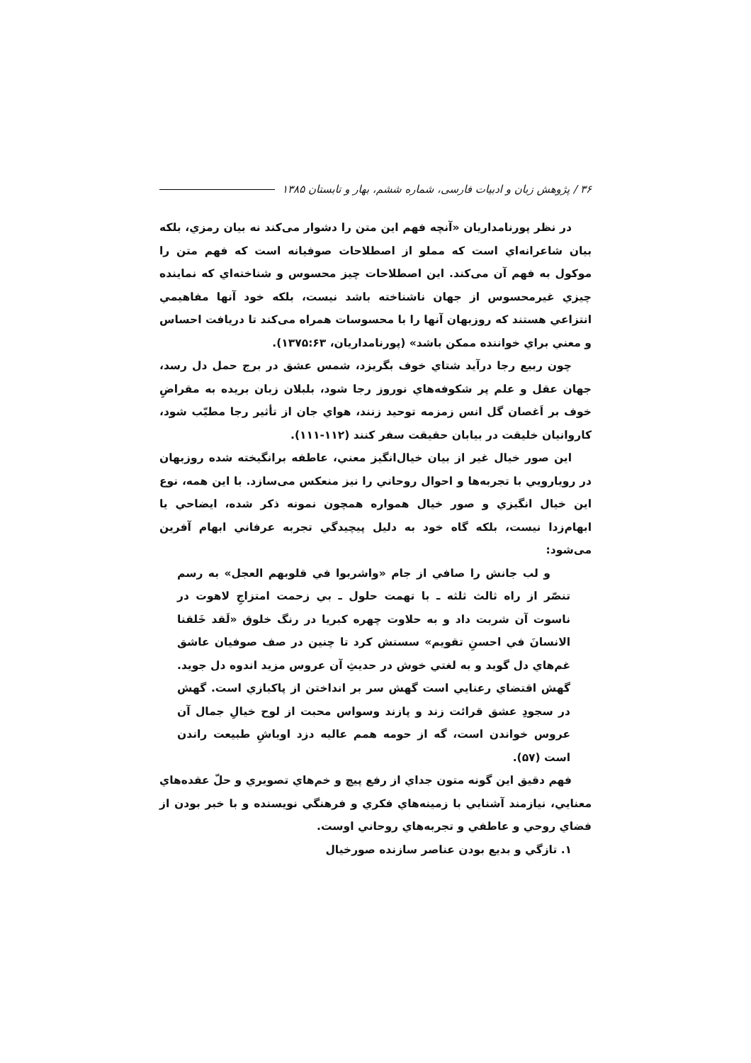۳۶ / پژوهش زبان و ادبیات فارسی، شماره ششم، بهار و تابستان ۱۳۸۵
در نظر پورنامداریان «آنچه فهم این متن را دشوار می‌کند نه بیان رمزي، بلکه بیان شاعرانه‌اي است که مملو از اصطلاحات صوفیانه است که فهم متن را موکول به فهم آن می‌کند. این اصطلاحات چیز محسوس و شناخته‌اي که نماینده چیزي غیرمحسوس از جهان ناشناخته باشد نیست، بلکه خود آنها مفاهیمي انتزاعي هستند که روزبهان آنها را با محسوسات همراه می‌کند تا دریافت احساس و معني براي خواننده ممکن باشد» (پورنامداریان، ۱۳۷۵:۶۳).
چون ربیع رجا درآید شتاي خوف بگریزد، شمس عشق در برج حمل دل رسد، جهان عقل و علم پر شکوفه‌هاي نوروز رجا شود، بلبلان زبان بریده به مقراضِ خوف بر اَغصان گل انس زمزمه توحید زنند، هواي جان از تأثیر رجا مطیّب شود، کاروانیان خلیقت در بیابان حقیقت سفر کنند (۱۱۲-۱۱۱).
این صور خیال غیر از بیان خیال‌انگیز معني، عاطفه برانگیخته شده روزبهان در رویارویي با تجربه‌ها و احوال روحاني را نیز منعکس می‌سازد. با این همه، نوع این خیال انگیزي و صور خیال همواره همچون نمونه ذکر شده، ایضاحي یا ابهام‌زدا نیست، بلکه گاه خود به دلیل پیچیدگي تجربه عرفاني ابهام آفرین می‌شود:
و لب جانش را صافي از جام «واشربوا في قلوبهم العجل» به رسم تنصّر از راه ثالث ثلثه ـ با تهمت حلول ـ بي زحمت امتزاجِ لاهوت در ناسوت آن شربت داد و به حلاوت چهره کبریا در رنگ خلوق «لَقد خَلقنا الانسانَ في احسنِ تقویم» سستش کرد تا چنین در صف صوفیان عاشق غم‌هاي دل گوید و به لغتي خوش در حدیثِ آن عروس مزید اندوه دل جوید. گهش اقتضاي رعنایي است گهش سر بر انداختن از پاکبازي است. گهش در سجودِ عشق قرائت زند و پازند وسواس محبت از لوح خیالِ جمال آن عروس خواندن است، گه از حومه همم عالیه دزد اوباشِ طبیعت راندن است (۵۷).
فهم دقیق این گونه متون جداي از رفع پیچ و خم‌هاي تصویري و حلّ عقده‌هاي معنایي، نیازمند آشنایي با زمینه‌هاي فکري و فرهنگي نویسنده و با خبر بودن از فضاي روحي و عاطفي و تجربه‌هاي روحاني اوست.
۱. تازگي و بدیع بودن عناصر سازنده صورخیال